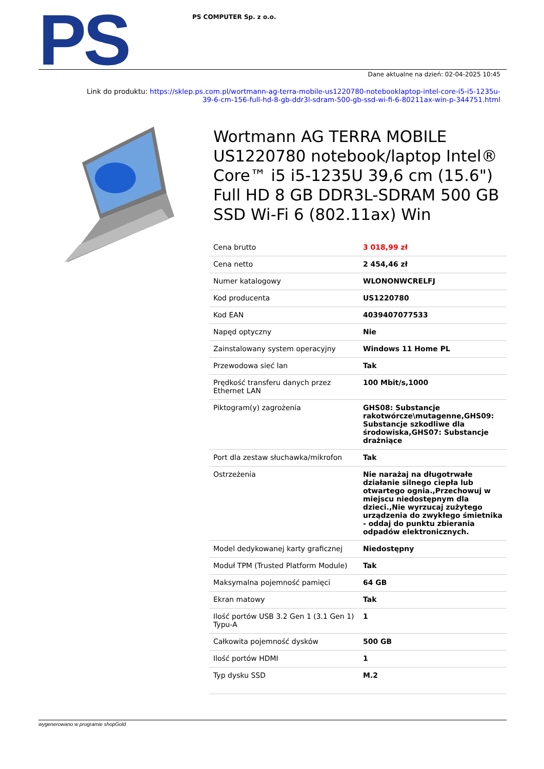PS
PS COMPUTER Sp. z o.o.
Dane aktualne na dzień: 02-04-2025 10:45
Link do produktu: https://sklep.ps.com.pl/wortmann-ag-terra-mobile-us1220780-notebooklaptop-intel-core-i5-i5-1235u-39-6-cm-156-full-hd-8-gb-ddr3l-sdram-500-gb-ssd-wi-fi-6-80211ax-win-p-344751.html
Wortmann AG TERRA MOBILE US1220780 notebook/laptop Intel® Core™ i5 i5-1235U 39,6 cm (15.6") Full HD 8 GB DDR3L-SDRAM 500 GB SSD Wi-Fi 6 (802.11ax) Win
| Cena brutto | 3 018,99 zł |
| Cena netto | 2 454,46 zł |
| Numer katalogowy | WLONONWCRELFJ |
| Kod producenta | US1220780 |
| Kod EAN | 4039407077533 |
| Napęd optyczny | Nie |
| Zainstalowany system operacyjny | Windows 11 Home PL |
| Przewodowa sieć lan | Tak |
| Prędkość transferu danych przez Ethernet LAN | 100 Mbit/s,1000 |
| Piktogram(y) zagrożenia | GHS08: Substancje rakotwórcze\mutagenne,GHS09: Substancje szkodliwe dla środowiska,GHS07: Substancje drażniące |
| Port dla zestaw słuchawka/mikrofon | Tak |
| Ostrzeżenia | Nie narażaj na długotrwałe działanie silnego ciepła lub otwartego ognia.,Przechowuj w miejscu niedostępnym dla dzieci.,Nie wyrzucaj zużytego urządzenia do zwykłego śmietnika - oddaj do punktu zbierania odpadów elektronicznych. |
| Model dedykowanej karty graficznej | Niedostępny |
| Moduł TPM (Trusted Platform Module) | Tak |
| Maksymalna pojemność pamięci | 64 GB |
| Ekran matowy | Tak |
| Ilość portów USB 3.2 Gen 1 (3.1 Gen 1) Typu-A | 1 |
| Całkowita pojemność dysków | 500 GB |
| Ilość portów HDMI | 1 |
| Typ dysku SSD | M.2 |
wygenerowano w programie shopGold